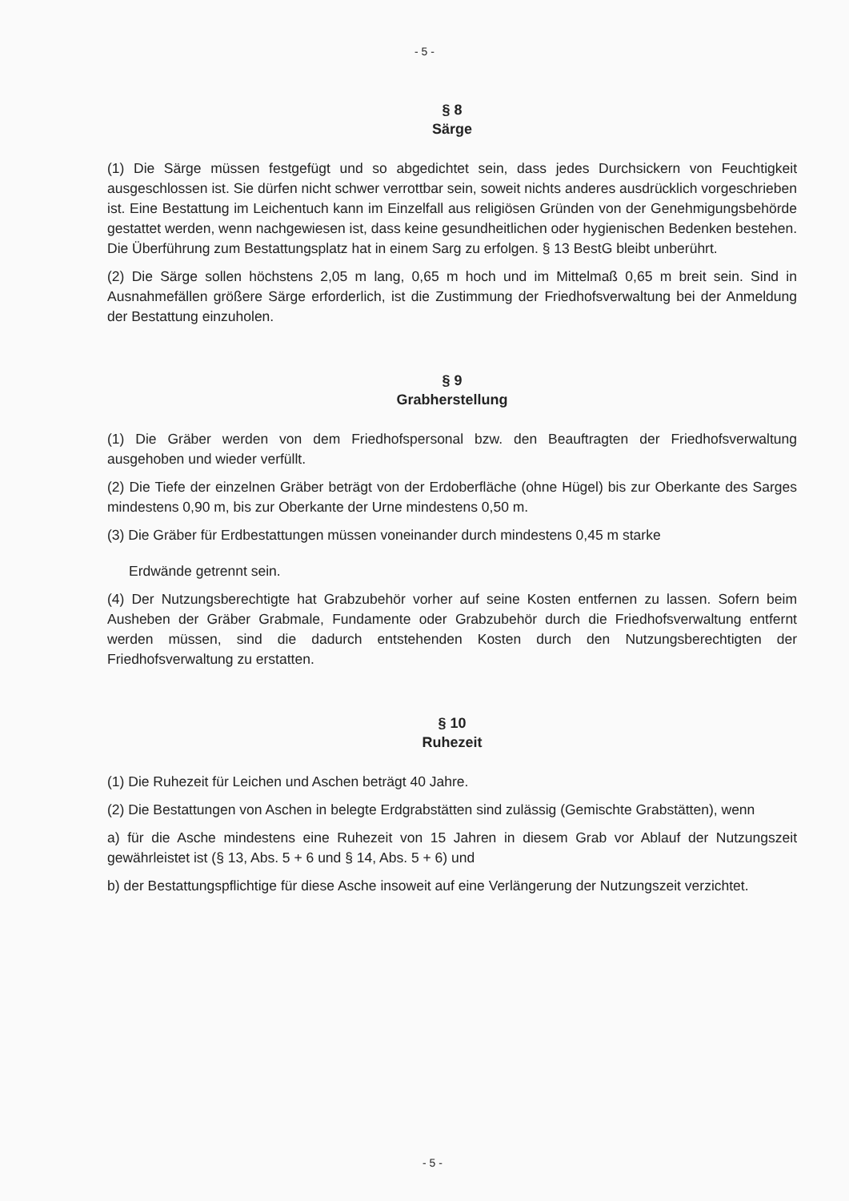- 5 -
§ 8
Särge
(1) Die Särge müssen festgefügt und so abgedichtet sein, dass jedes Durchsickern von Feuchtigkeit ausgeschlossen ist. Sie dürfen nicht schwer verrottbar sein, soweit nichts anderes ausdrücklich vorgeschrieben ist. Eine Bestattung im Leichentuch kann im Einzelfall aus religiösen Gründen von der Genehmigungsbehörde gestattet werden, wenn nachgewiesen ist, dass keine gesundheitlichen oder hygienischen Bedenken bestehen. Die Überführung zum Bestattungsplatz hat in einem Sarg zu erfolgen. § 13 BestG bleibt unberührt.
(2) Die Särge sollen höchstens 2,05 m lang, 0,65 m hoch und im Mittelmaß 0,65 m breit sein. Sind in Ausnahmefällen größere Särge erforderlich, ist die Zustimmung der Friedhofsverwaltung bei der Anmeldung der Bestattung einzuholen.
§ 9
Grabherstellung
(1) Die Gräber werden von dem Friedhofspersonal bzw. den Beauftragten der Friedhofsverwaltung ausgehoben und wieder verfüllt.
(2) Die Tiefe der einzelnen Gräber beträgt von der Erdoberfläche (ohne Hügel) bis zur Oberkante des Sarges mindestens 0,90 m, bis zur Oberkante der Urne mindestens 0,50 m.
(3) Die Gräber für Erdbestattungen müssen voneinander durch mindestens 0,45 m starke
Erdwände getrennt sein.
(4) Der Nutzungsberechtigte hat Grabzubehör vorher auf seine Kosten entfernen zu lassen. Sofern beim Ausheben der Gräber Grabmale, Fundamente oder Grabzubehör durch die Friedhofsverwaltung entfernt werden müssen, sind die dadurch entstehenden Kosten durch den Nutzungsberechtigten der Friedhofsverwaltung zu erstatten.
§ 10
Ruhezeit
(1) Die Ruhezeit für Leichen und Aschen beträgt 40 Jahre.
(2) Die Bestattungen von Aschen in belegte Erdgrabstätten sind zulässig (Gemischte Grabstätten), wenn
a) für die Asche mindestens eine Ruhezeit von 15 Jahren in diesem Grab vor Ablauf der Nutzungszeit gewährleistet ist (§ 13, Abs. 5 + 6 und § 14, Abs. 5 + 6) und
b) der Bestattungspflichtige für diese Asche insoweit auf eine Verlängerung der Nutzungszeit verzichtet.
- 5 -